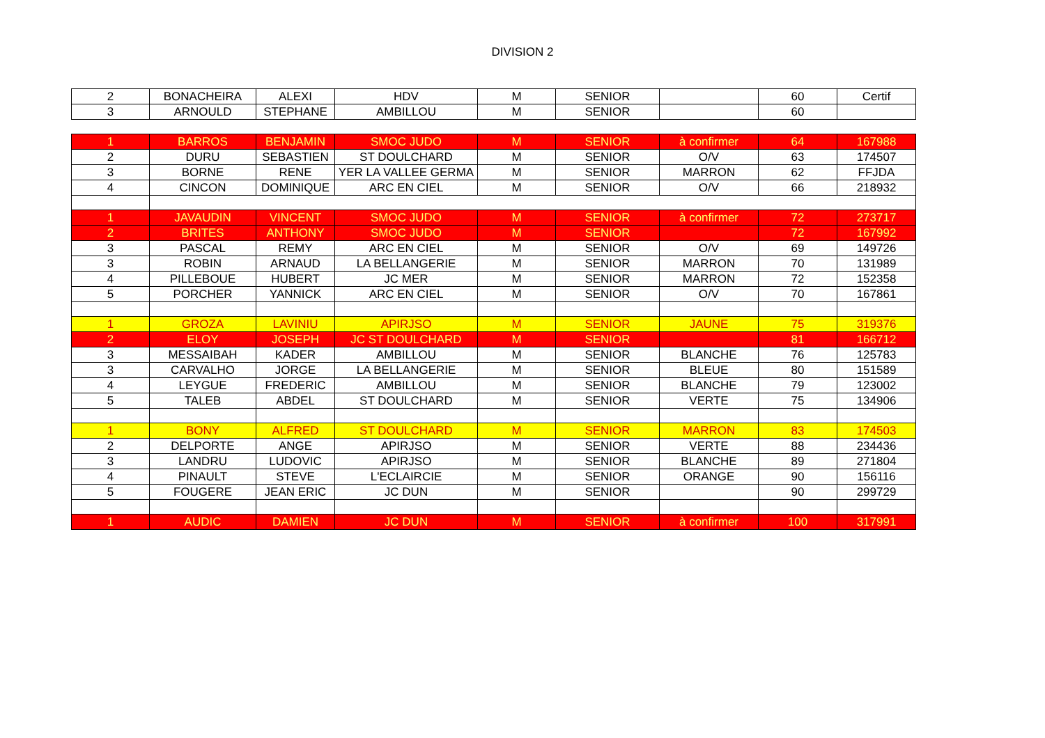DIVISION 2
| 2 | BONACHEIRA | ALEXI | HDV | M | SENIOR | | 60 | Certif |
| 3 | ARNOULD | STEPHANE | AMBILLOU | M | SENIOR | | 60 | |
| 1 | BARROS | BENJAMIN | SMOC JUDO | M | SENIOR | à confirmer | 64 | 167988 |
| 2 | DURU | SEBASTIEN | ST DOULCHARD | M | SENIOR | O/V | 63 | 174507 |
| 3 | BORNE | RENE | YER LA VALLEE GERMA | M | SENIOR | MARRON | 62 | FFJDA |
| 4 | CINCON | DOMINIQUE | ARC EN CIEL | M | SENIOR | O/V | 66 | 218932 |
| 1 | JAVAUDIN | VINCENT | SMOC JUDO | M | SENIOR | à confirmer | 72 | 273717 |
| 2 | BRITES | ANTHONY | SMOC JUDO | M | SENIOR | | 72 | 167992 |
| 3 | PASCAL | REMY | ARC EN CIEL | M | SENIOR | O/V | 69 | 149726 |
| 3 | ROBIN | ARNAUD | LA BELLANGERIE | M | SENIOR | MARRON | 70 | 131989 |
| 4 | PILLEBOUE | HUBERT | JC MER | M | SENIOR | MARRON | 72 | 152358 |
| 5 | PORCHER | YANNICK | ARC EN CIEL | M | SENIOR | O/V | 70 | 167861 |
| 1 | GROZA | LAVINIU | APIRJSO | M | SENIOR | JAUNE | 75 | 319376 |
| 2 | ELOY | JOSEPH | JC ST DOULCHARD | M | SENIOR | | 81 | 166712 |
| 3 | MESSAIBAH | KADER | AMBILLOU | M | SENIOR | BLANCHE | 76 | 125783 |
| 3 | CARVALHO | JORGE | LA BELLANGERIE | M | SENIOR | BLEUE | 80 | 151589 |
| 4 | LEYGUE | FREDERIC | AMBILLOU | M | SENIOR | BLANCHE | 79 | 123002 |
| 5 | TALEB | ABDEL | ST DOULCHARD | M | SENIOR | VERTE | 75 | 134906 |
| 1 | BONY | ALFRED | ST DOULCHARD | M | SENIOR | MARRON | 83 | 174503 |
| 2 | DELPORTE | ANGE | APIRJSO | M | SENIOR | VERTE | 88 | 234436 |
| 3 | LANDRU | LUDOVIC | APIRJSO | M | SENIOR | BLANCHE | 89 | 271804 |
| 4 | PINAULT | STEVE | L'ECLAIRCIE | M | SENIOR | ORANGE | 90 | 156116 |
| 5 | FOUGERE | JEAN ERIC | JC DUN | M | SENIOR | | 90 | 299729 |
| 1 | AUDIC | DAMIEN | JC DUN | M | SENIOR | à confirmer | 100 | 317991 |